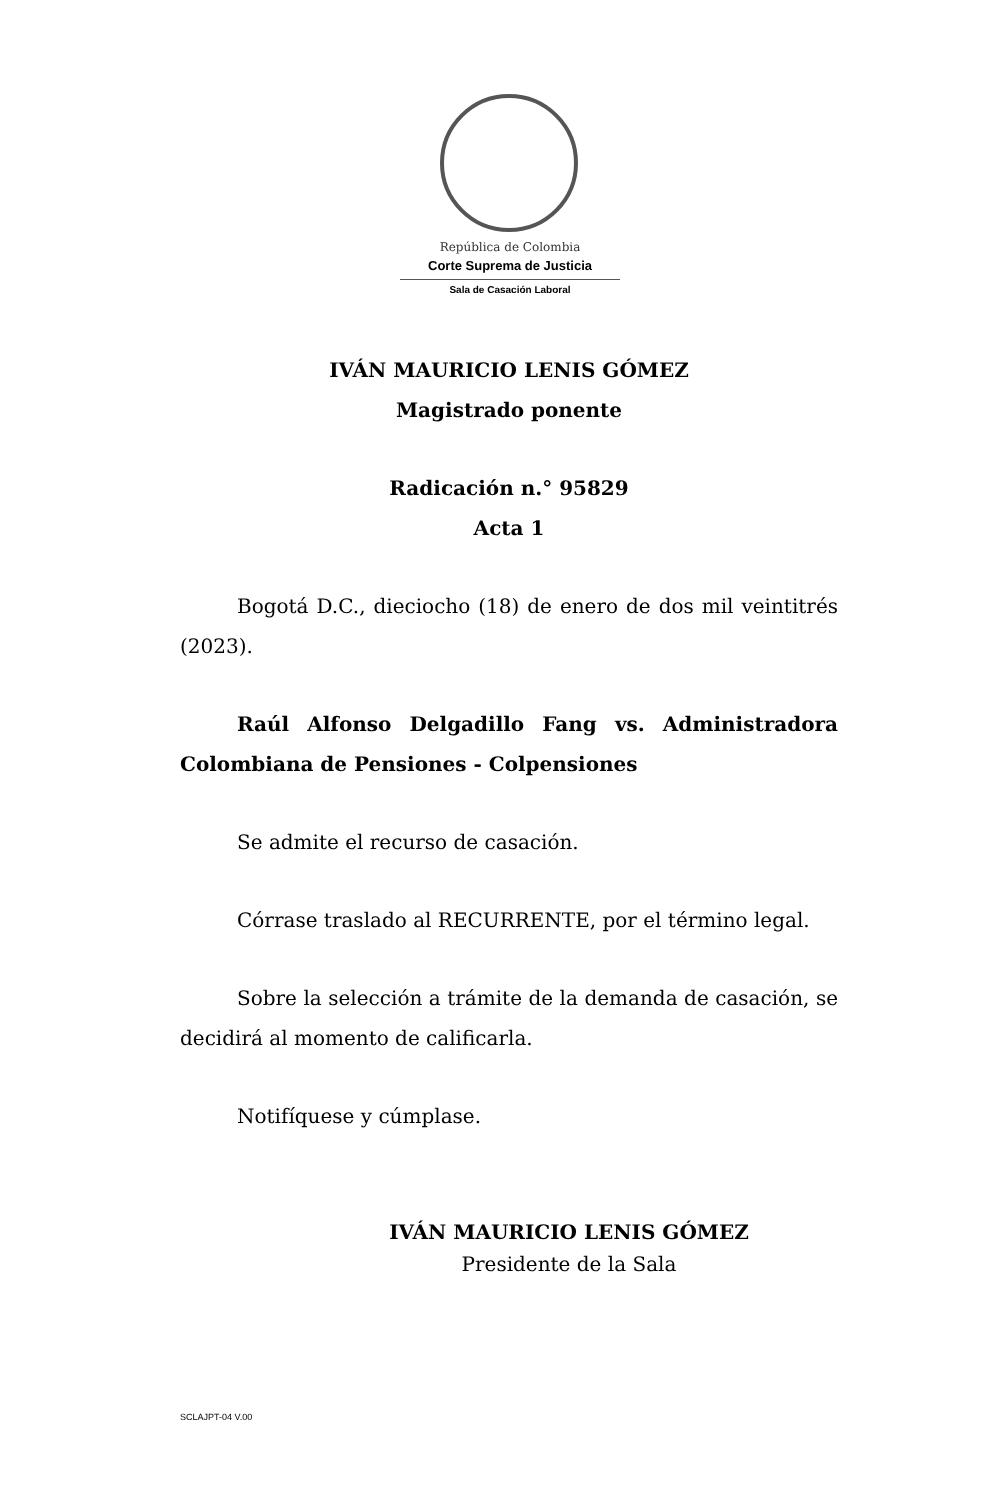República de Colombia
Corte Suprema de Justicia
Sala de Casación Laboral
IVÁN MAURICIO LENIS GÓMEZ
Magistrado ponente
Radicación n.° 95829
Acta 1
Bogotá D.C., dieciocho (18) de enero de dos mil veintitrés (2023).
Raúl Alfonso Delgadillo Fang vs. Administradora Colombiana de Pensiones - Colpensiones
Se admite el recurso de casación.
Córrase traslado al RECURRENTE, por el término legal.
Sobre la selección a trámite de la demanda de casación, se decidirá al momento de calificarla.
Notifíquese y cúmplase.
IVÁN MAURICIO LENIS GÓMEZ
Presidente de la Sala
SCLAJPT-04 V.00